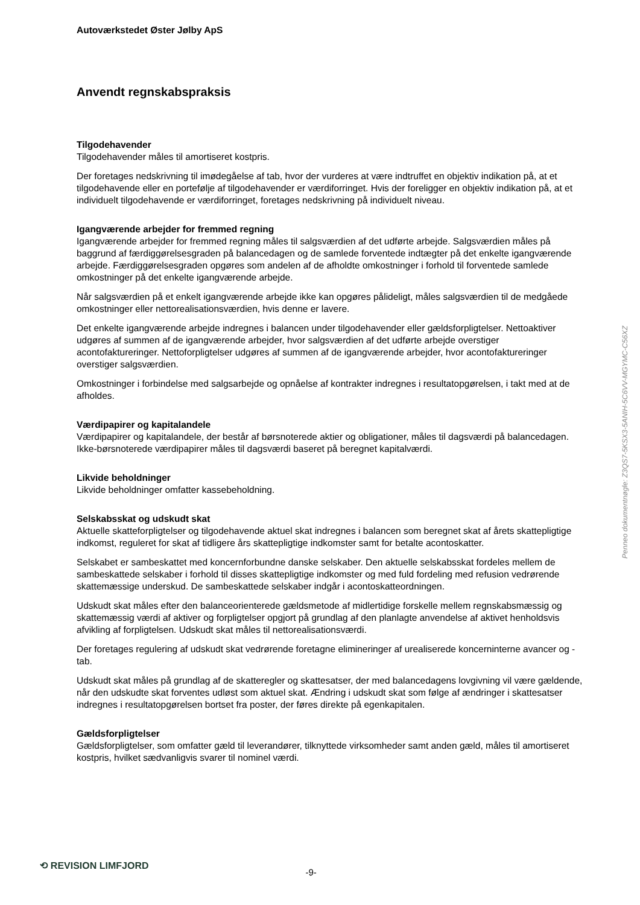Autoværkstedet Øster Jølby ApS
Anvendt regnskabspraksis
Tilgodehavender
Tilgodehavender måles til amortiseret kostpris.
Der foretages nedskrivning til imødegåelse af tab, hvor der vurderes at være indtruffet en objektiv indikation på, at et tilgodehavende eller en portefølje af tilgodehavender er værdiforringet. Hvis der foreligger en objektiv indikation på, at et individuelt tilgodehavende er værdiforringet, foretages nedskrivning på individuelt niveau.
Igangværende arbejder for fremmed regning
Igangværende arbejder for fremmed regning måles til salgsværdien af det udførte arbejde. Salgsværdien måles på baggrund af færdiggørelsesgraden på balancedagen og de samlede forventede indtægter på det enkelte igangværende arbejde. Færdiggørelsesgraden opgøres som andelen af de afholdte omkostninger i forhold til forventede samlede omkostninger på det enkelte igangværende arbejde.
Når salgsværdien på et enkelt igangværende arbejde ikke kan opgøres pålideligt, måles salgsværdien til de medgåede omkostninger eller nettorealisationsværdien, hvis denne er lavere.
Det enkelte igangværende arbejde indregnes i balancen under tilgodehavender eller gældsforpligtelser. Nettoaktiver udgøres af summen af de igangværende arbejder, hvor salgsværdien af det udførte arbejde overstiger acontofaktureringer. Nettoforpligtelser udgøres af summen af de igangværende arbejder, hvor acontofaktureringer overstiger salgsværdien.
Omkostninger i forbindelse med salgsarbejde og opnåelse af kontrakter indregnes i resultatopgørelsen, i takt med at de afholdes.
Værdipapirer og kapitalandele
Værdipapirer og kapitalandele, der består af børsnoterede aktier og obligationer, måles til dagsværdi på balancedagen. Ikke-børsnoterede værdipapirer måles til dagsværdi baseret på beregnet kapitalværdi.
Likvide beholdninger
Likvide beholdninger omfatter kassebeholdning.
Selskabsskat og udskudt skat
Aktuelle skatteforpligtelser og tilgodehavende aktuel skat indregnes i balancen som beregnet skat af årets skattepligtige indkomst, reguleret for skat af tidligere års skattepligtige indkomster samt for betalte acontoskatter.
Selskabet er sambeskattet med koncernforbundne danske selskaber. Den aktuelle selskabsskat fordeles mellem de sambeskattede selskaber i forhold til disses skattepligtige indkomster og med fuld fordeling med refusion vedrørende skattemæssige underskud. De sambeskattede selskaber indgår i acontoskatteordningen.
Udskudt skat måles efter den balanceorienterede gældsmetode af midlertidige forskelle mellem regnskabsmæssig og skattemæssig værdi af aktiver og forpligtelser opgjort på grundlag af den planlagte anvendelse af aktivet henholdsvis afvikling af forpligtelsen. Udskudt skat måles til nettorealisationsværdi.
Der foretages regulering af udskudt skat vedrørende foretagne elimineringer af urealiserede koncerninterne avancer og -tab.
Udskudt skat måles på grundlag af de skatteregler og skattesatser, der med balancedagens lovgivning vil være gældende, når den udskudte skat forventes udløst som aktuel skat. Ændring i udskudt skat som følge af ændringer i skattesatser indregnes i resultatopgørelsen bortset fra poster, der føres direkte på egenkapitalen.
Gældsforpligtelser
Gældsforpligtelser, som omfatter gæld til leverandører, tilknyttede virksomheder samt anden gæld, måles til amortiseret kostpris, hvilket sædvanligvis svarer til nominel værdi.
Penneo dokumentnøgle: Z3QS7-5KSX3-5ANIH-5C6VV-MGYMC-C56XZ
⟲ REVISION LIMFJORD
-9-